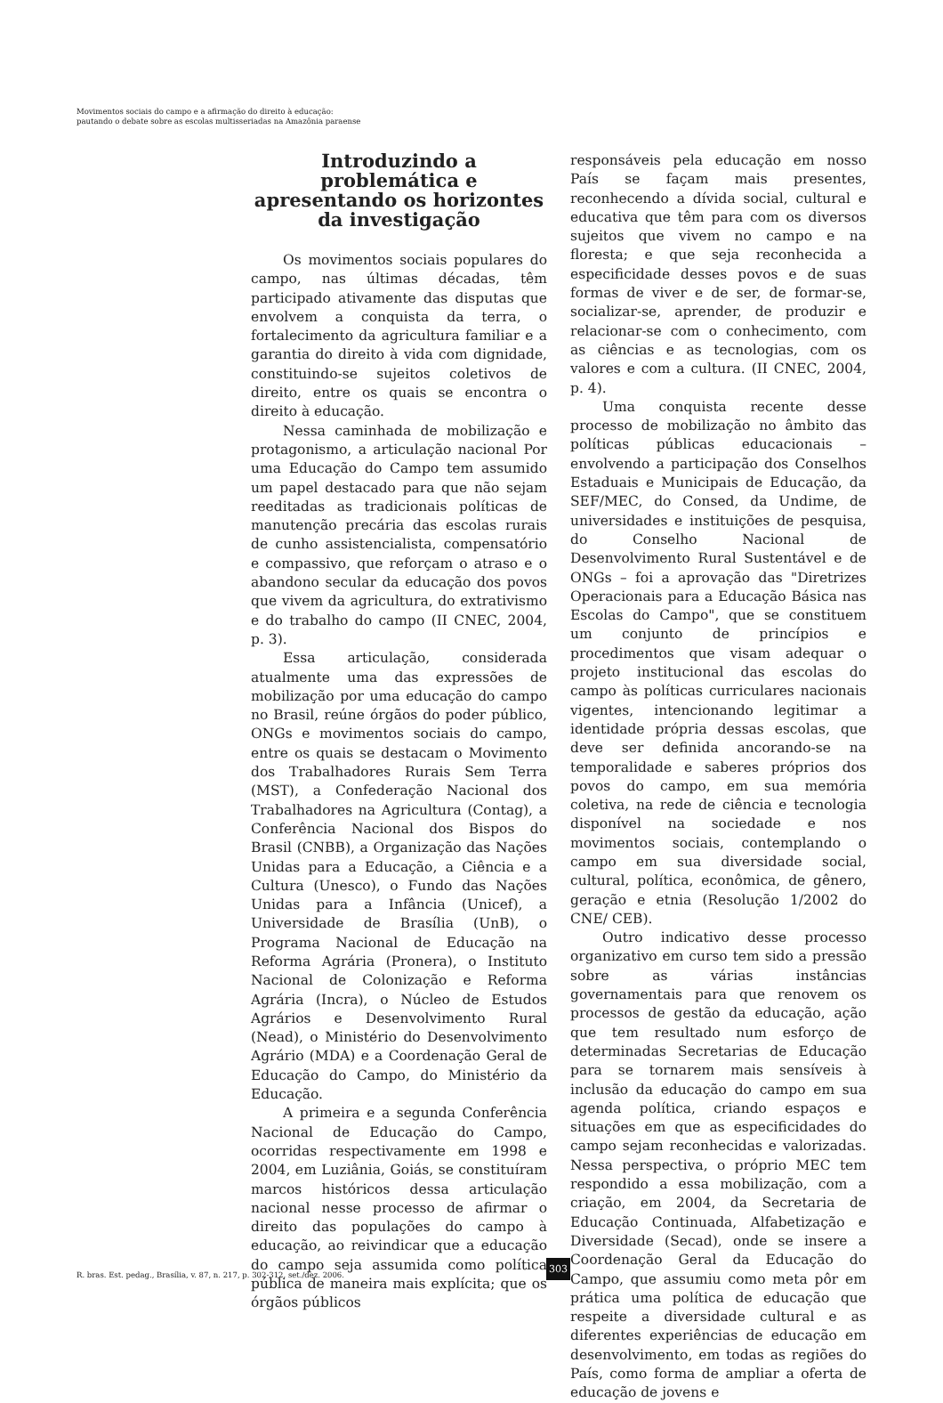Movimentos sociais do campo e a afirmação do direito à educação:
pautando o debate sobre as escolas multisseriadas na Amazônia paraense
Introduzindo a problemática e apresentando os horizontes da investigação
Os movimentos sociais populares do campo, nas últimas décadas, têm participado ativamente das disputas que envolvem a conquista da terra, o fortalecimento da agricultura familiar e a garantia do direito à vida com dignidade, constituindo-se sujeitos coletivos de direito, entre os quais se encontra o direito à educação.
Nessa caminhada de mobilização e protagonismo, a articulação nacional Por uma Educação do Campo tem assumido um papel destacado para que não sejam reeditadas as tradicionais políticas de manutenção precária das escolas rurais de cunho assistencialista, compensatório e compassivo, que reforçam o atraso e o abandono secular da educação dos povos que vivem da agricultura, do extrativismo e do trabalho do campo (II CNEC, 2004, p. 3).
Essa articulação, considerada atualmente uma das expressões de mobilização por uma educação do campo no Brasil, reúne órgãos do poder público, ONGs e movimentos sociais do campo, entre os quais se destacam o Movimento dos Trabalhadores Rurais Sem Terra (MST), a Confederação Nacional dos Trabalhadores na Agricultura (Contag), a Conferência Nacional dos Bispos do Brasil (CNBB), a Organização das Nações Unidas para a Educação, a Ciência e a Cultura (Unesco), o Fundo das Nações Unidas para a Infância (Unicef), a Universidade de Brasília (UnB), o Programa Nacional de Educação na Reforma Agrária (Pronera), o Instituto Nacional de Colonização e Reforma Agrária (Incra), o Núcleo de Estudos Agrários e Desenvolvimento Rural (Nead), o Ministério do Desenvolvimento Agrário (MDA) e a Coordenação Geral de Educação do Campo, do Ministério da Educação.
A primeira e a segunda Conferência Nacional de Educação do Campo, ocorridas respectivamente em 1998 e 2004, em Luziânia, Goiás, se constituíram marcos históricos dessa articulação nacional nesse processo de afirmar o direito das populações do campo à educação, ao reivindicar que a educação do campo seja assumida como política pública de maneira mais explícita; que os órgãos públicos
responsáveis pela educação em nosso País se façam mais presentes, reconhecendo a dívida social, cultural e educativa que têm para com os diversos sujeitos que vivem no campo e na floresta; e que seja reconhecida a especificidade desses povos e de suas formas de viver e de ser, de formar-se, socializar-se, aprender, de produzir e relacionar-se com o conhecimento, com as ciências e as tecnologias, com os valores e com a cultura. (II CNEC, 2004, p. 4).
Uma conquista recente desse processo de mobilização no âmbito das políticas públicas educacionais – envolvendo a participação dos Conselhos Estaduais e Municipais de Educação, da SEF/MEC, do Consed, da Undime, de universidades e instituições de pesquisa, do Conselho Nacional de Desenvolvimento Rural Sustentável e de ONGs – foi a aprovação das "Diretrizes Operacionais para a Educação Básica nas Escolas do Campo", que se constituem um conjunto de princípios e procedimentos que visam adequar o projeto institucional das escolas do campo às políticas curriculares nacionais vigentes, intencionando legitimar a identidade própria dessas escolas, que deve ser definida ancorando-se na temporalidade e saberes próprios dos povos do campo, em sua memória coletiva, na rede de ciência e tecnologia disponível na sociedade e nos movimentos sociais, contemplando o campo em sua diversidade social, cultural, política, econômica, de gênero, geração e etnia (Resolução 1/2002 do CNE/ CEB).
Outro indicativo desse processo organizativo em curso tem sido a pressão sobre as várias instâncias governamentais para que renovem os processos de gestão da educação, ação que tem resultado num esforço de determinadas Secretarias de Educação para se tornarem mais sensíveis à inclusão da educação do campo em sua agenda política, criando espaços e situações em que as especificidades do campo sejam reconhecidas e valorizadas. Nessa perspectiva, o próprio MEC tem respondido a essa mobilização, com a criação, em 2004, da Secretaria de Educação Continuada, Alfabetização e Diversidade (Secad), onde se insere a Coordenação Geral da Educação do Campo, que assumiu como meta pôr em prática uma política de educação que respeite a diversidade cultural e as diferentes experiências de educação em desenvolvimento, em todas as regiões do País, como forma de ampliar a oferta de educação de jovens e
R. bras. Est. pedag., Brasília, v. 87, n. 217, p. 302-312, set./dez. 2006.
303